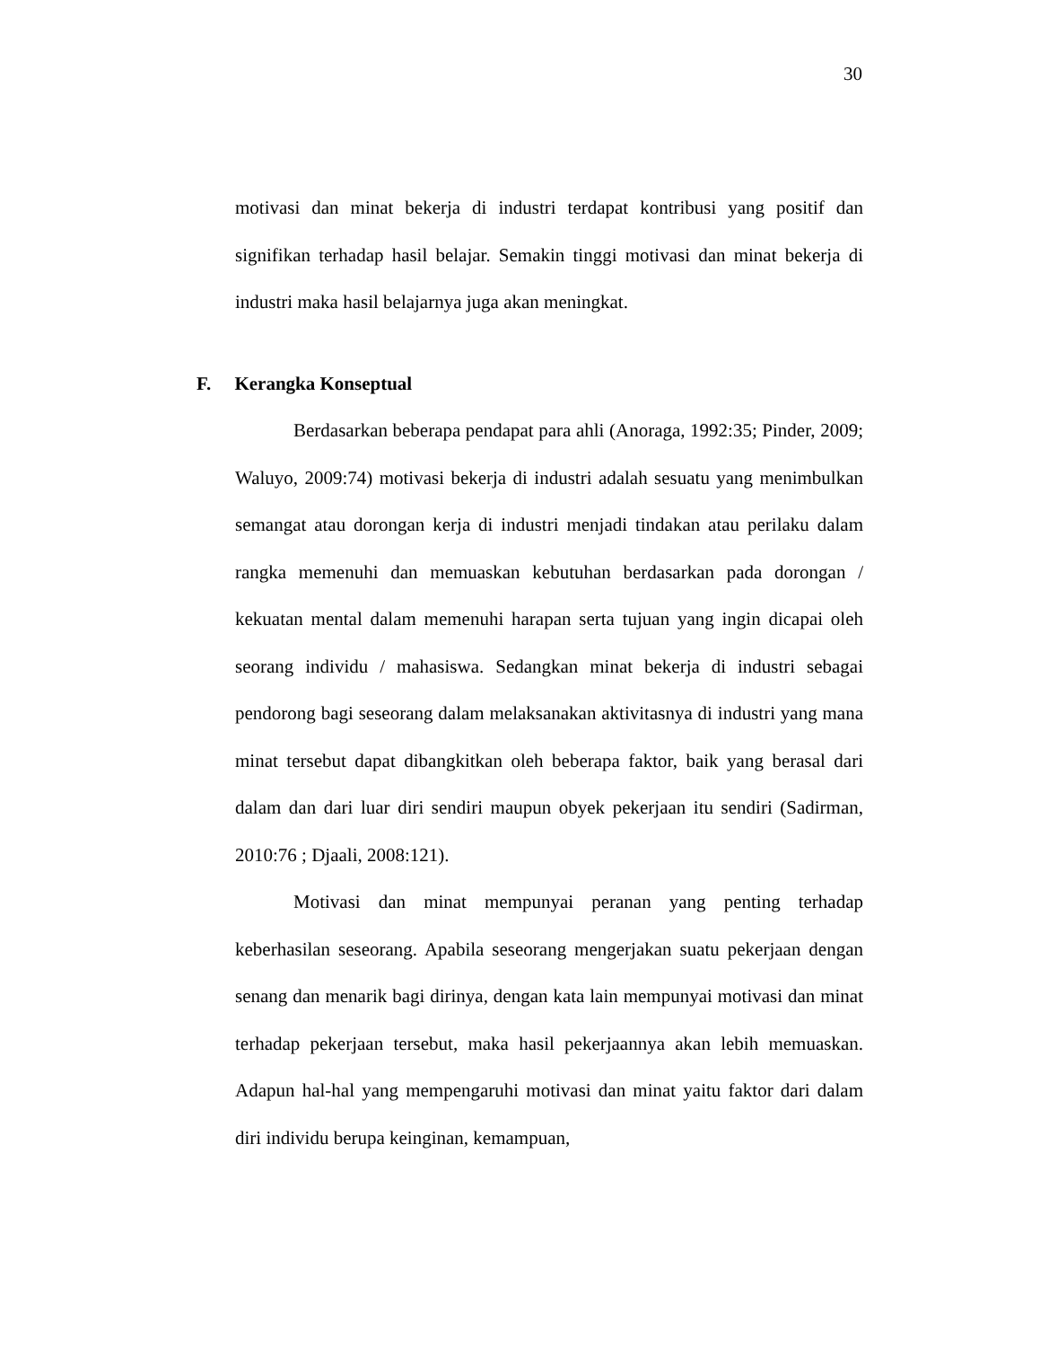30
motivasi dan minat bekerja di industri terdapat kontribusi yang positif dan signifikan terhadap hasil belajar. Semakin tinggi motivasi dan minat bekerja di industri maka hasil belajarnya juga akan meningkat.
F. Kerangka Konseptual
Berdasarkan beberapa pendapat para ahli (Anoraga, 1992:35; Pinder, 2009; Waluyo, 2009:74) motivasi bekerja di industri adalah sesuatu yang menimbulkan semangat atau dorongan kerja di industri menjadi tindakan atau perilaku dalam rangka memenuhi dan memuaskan kebutuhan berdasarkan pada dorongan / kekuatan mental dalam memenuhi harapan serta tujuan yang ingin dicapai oleh seorang individu / mahasiswa. Sedangkan minat bekerja di industri sebagai pendorong bagi seseorang dalam melaksanakan aktivitasnya di industri yang mana minat tersebut dapat dibangkitkan oleh beberapa faktor, baik yang berasal dari dalam dan dari luar diri sendiri maupun obyek pekerjaan itu sendiri (Sadirman, 2010:76 ; Djaali, 2008:121).
Motivasi dan minat mempunyai peranan yang penting terhadap keberhasilan seseorang. Apabila seseorang mengerjakan suatu pekerjaan dengan senang dan menarik bagi dirinya, dengan kata lain mempunyai motivasi dan minat terhadap pekerjaan tersebut, maka hasil pekerjaannya akan lebih memuaskan. Adapun hal-hal yang mempengaruhi motivasi dan minat yaitu faktor dari dalam diri individu berupa keinginan, kemampuan,